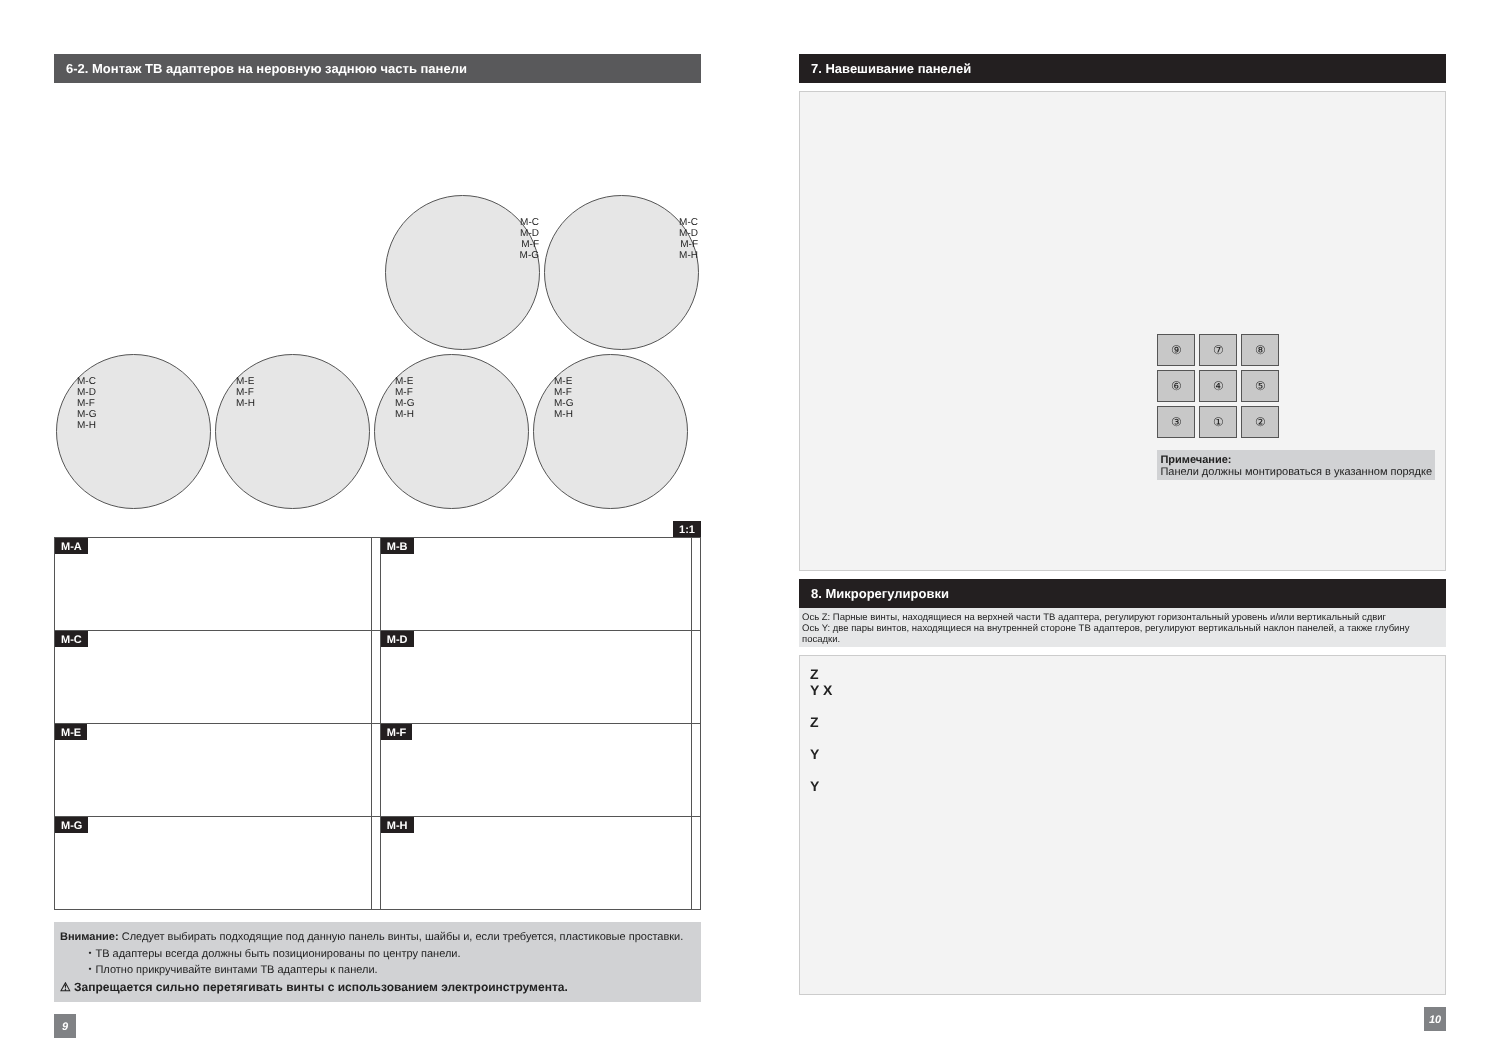6-2. Монтаж ТВ адаптеров на неровную заднюю часть панели
M-C
M-D
M-F
M-G
M-C
M-D
M-F
M-H
M-C
M-D
M-F
M-G
M-H
M-E
M-F
M-H
M-E
M-F
M-G
M-H
M-E
M-F
M-G
M-H
1:1
| M-A | | M-B | |
| M-C | | M-D | |
| M-E | | M-F | |
| M-G | | M-H | |
Внимание: Следует выбирать подходящие под данную панель винты, шайбы и, если требуется, пластиковые проставки.
・ТВ адаптеры всегда должны быть позиционированы по центру панели.
・Плотно прикручивайте винтами ТВ адаптеры к панели.
⚠ Запрещается сильно перетягивать винты с использованием электроинструмента.
9
7. Навешивание панелей
⑨⑦⑧⑥④⑤③①②
Примечание:
Панели должны монтироваться в указанном порядке
8. Микрорегулировки
Ось Z: Парные винты, находящиеся на верхней части ТВ адаптера, регулируют горизонтальный уровень и/или вертикальный сдвиг
Ось Y: две пары винтов, находящиеся на внутренней стороне ТВ адаптеров, регулируют вертикальный наклон панелей, а также глубину посадки.
Z
Y X
Z
Y
Y
10